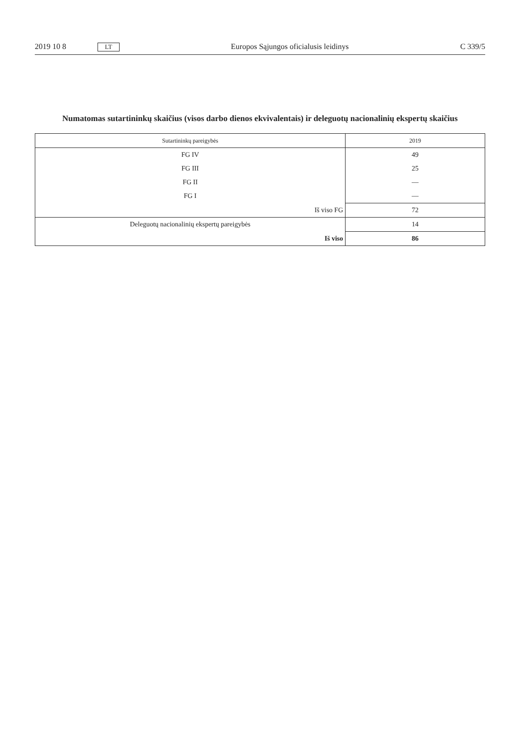2019 10 8 LT Europos Sąjungos oficialusis leidinys C 339/5
Numatomas sutartininkų skaičius (visos darbo dienos ekvivalentais) ir deleguotų nacionalinių ekspertų skaičius
| Sutartininkų pareigybės | 2019 |
| --- | --- |
| FG IV | 49 |
| FG III | 25 |
| FG II | — |
| FG I | — |
| Iš viso FG | 72 |
| Deleguotų nacionalinių ekspertų pareigybės | 14 |
| Iš viso | 86 |